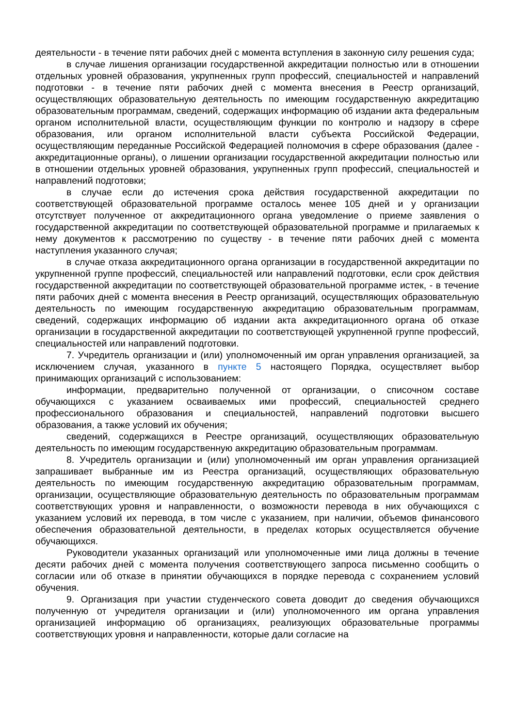деятельности - в течение пяти рабочих дней с момента вступления в законную силу решения суда;
в случае лишения организации государственной аккредитации полностью или в отношении отдельных уровней образования, укрупненных групп профессий, специальностей и направлений подготовки - в течение пяти рабочих дней с момента внесения в Реестр организаций, осуществляющих образовательную деятельность по имеющим государственную аккредитацию образовательным программам, сведений, содержащих информацию об издании акта федеральным органом исполнительной власти, осуществляющим функции по контролю и надзору в сфере образования, или органом исполнительной власти субъекта Российской Федерации, осуществляющим переданные Российской Федерацией полномочия в сфере образования (далее - аккредитационные органы), о лишении организации государственной аккредитации полностью или в отношении отдельных уровней образования, укрупненных групп профессий, специальностей и направлений подготовки;
в случае если до истечения срока действия государственной аккредитации по соответствующей образовательной программе осталось менее 105 дней и у организации отсутствует полученное от аккредитационного органа уведомление о приеме заявления о государственной аккредитации по соответствующей образовательной программе и прилагаемых к нему документов к рассмотрению по существу - в течение пяти рабочих дней с момента наступления указанного случая;
в случае отказа аккредитационного органа организации в государственной аккредитации по укрупненной группе профессий, специальностей или направлений подготовки, если срок действия государственной аккредитации по соответствующей образовательной программе истек, - в течение пяти рабочих дней с момента внесения в Реестр организаций, осуществляющих образовательную деятельность по имеющим государственную аккредитацию образовательным программам, сведений, содержащих информацию об издании акта аккредитационного органа об отказе организации в государственной аккредитации по соответствующей укрупненной группе профессий, специальностей или направлений подготовки.
7. Учредитель организации и (или) уполномоченный им орган управления организацией, за исключением случая, указанного в пункте 5 настоящего Порядка, осуществляет выбор принимающих организаций с использованием:
информации, предварительно полученной от организации, о списочном составе обучающихся с указанием осваиваемых ими профессий, специальностей среднего профессионального образования и специальностей, направлений подготовки высшего образования, а также условий их обучения;
сведений, содержащихся в Реестре организаций, осуществляющих образовательную деятельность по имеющим государственную аккредитацию образовательным программам.
8. Учредитель организации и (или) уполномоченный им орган управления организацией запрашивает выбранные им из Реестра организаций, осуществляющих образовательную деятельность по имеющим государственную аккредитацию образовательным программам, организации, осуществляющие образовательную деятельность по образовательным программам соответствующих уровня и направленности, о возможности перевода в них обучающихся с указанием условий их перевода, в том числе с указанием, при наличии, объемов финансового обеспечения образовательной деятельности, в пределах которых осуществляется обучение обучающихся.
Руководители указанных организаций или уполномоченные ими лица должны в течение десяти рабочих дней с момента получения соответствующего запроса письменно сообщить о согласии или об отказе в принятии обучающихся в порядке перевода с сохранением условий обучения.
9. Организация при участии студенческого совета доводит до сведения обучающихся полученную от учредителя организации и (или) уполномоченного им органа управления организацией информацию об организациях, реализующих образовательные программы соответствующих уровня и направленности, которые дали согласие на